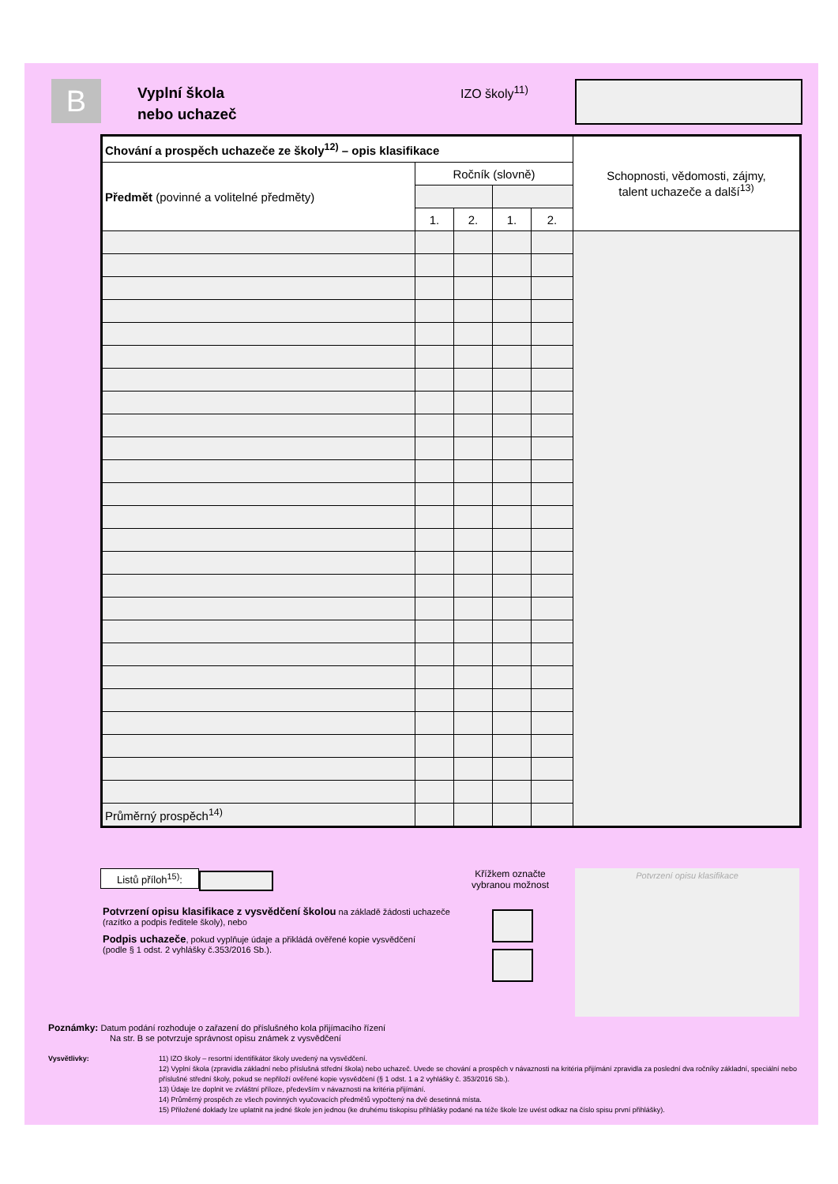B
Vyplní škola
nebo uchazeč
IZO školy<sup>11)</sup>
| Chování a prospěch uchazeče ze školy<sup>12)</sup> – opis klasifikace | | | | | Schopnosti, vědomosti, zájmy, talent uchazeče a další<sup>13)</sup> |
| Předmět (povinné a volitelné předměty) | Ročník (slovně) | | | | |
| | 1. | 2. | 1. | 2. | |
| Průměrný prospěch<sup>14)</sup> | | | | | |
Listů příloh<sup>15)</sup>:
Křížkem označte
vybranou možnost
Potvrzení opisu klasifikace z vysvědčení školou na základě žádosti uchazeče
(razítko a podpis ředitele školy), nebo
Podpis uchazeče, pokud vyplňuje údaje a přikládá ověřené kopie vysvědčení
(podle § 1 odst. 2 vyhlášky č.353/2016 Sb.).
Potvrzení opisu klasifikace
Poznámky: Datum podání rozhoduje o zařazení do příslušného kola přijímacího řízení
Na str. B se potvrzuje správnost opisu známek z vysvědčení
Vysvětlivky:
11) IZO školy – resortní identifikátor školy uvedený na vysvědčení.
12) Vyplní škola (zpravidla základní nebo příslušná střední škola) nebo uchazeč. Uvede se chování a prospěch v návaznosti na kritéria přijímání zpravidla za poslední dva ročníky základní, speciální nebo příslušné střední školy, pokud se nepřiloží ověřené kopie vysvědčení (§ 1 odst. 1 a 2 vyhlášky č. 353/2016 Sb.).
13) Údaje lze doplnit ve zvláštní příloze, především v návaznosti na kritéria přijímání.
14) Průměrný prospěch ze všech povinných vyučovacích předmětů vypočtený na dvě desetinná místa.
15) Přiložené doklady lze uplatnit na jedné škole jen jednou (ke druhému tiskopisu přihlášky podané na téže škole lze uvést odkaz na číslo spisu první přihlášky).